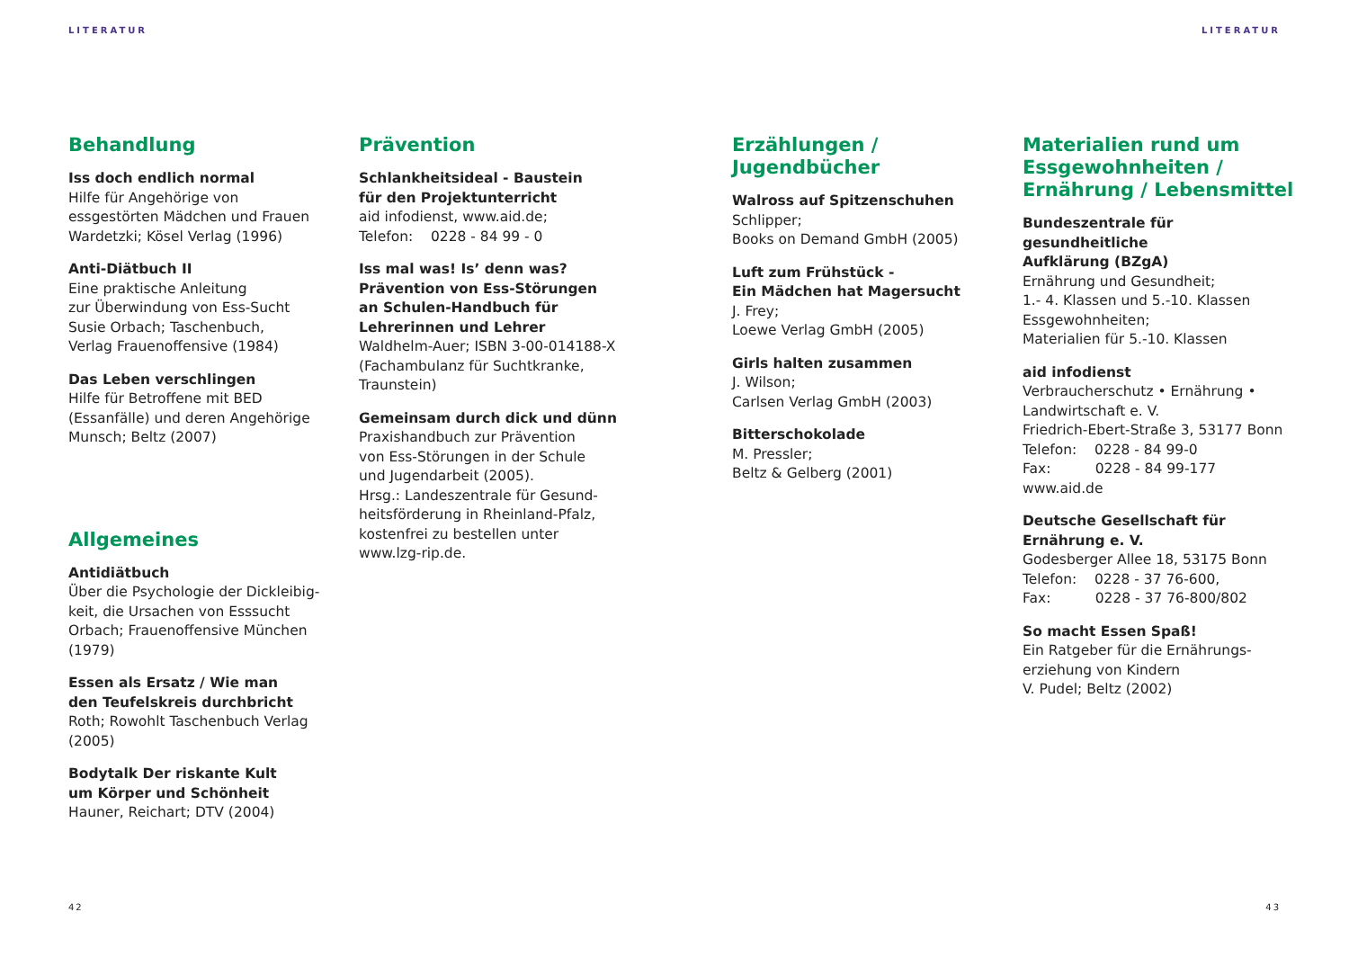LITERATUR LITERATUR
Behandlung
Iss doch endlich normal
Hilfe für Angehörige von
essgestörten Mädchen und Frauen
Wardetzki; Kösel Verlag (1996)
Anti-Diätbuch II
Eine praktische Anleitung
zur Überwindung von Ess-Sucht
Susie Orbach; Taschenbuch,
Verlag Frauenoffensive (1984)
Das Leben verschlingen
Hilfe für Betroffene mit BED
(Essanfälle) und deren Angehörige
Munsch; Beltz (2007)
Allgemeines
Antidiätbuch
Über die Psychologie der Dickleibig-
keit, die Ursachen von Esssucht
Orbach; Frauenoffensive München
(1979)
Essen als Ersatz / Wie man
den Teufelskreis durchbricht
Roth; Rowohlt Taschenbuch Verlag
(2005)
Bodytalk Der riskante Kult
um Körper und Schönheit
Hauner, Reichart; DTV (2004)
Prävention
Schlankheitsideal - Baustein
für den Projektunterricht
aid infodienst, www.aid.de;
Telefon: 0228 - 84 99 - 0
Iss mal was! Is’ denn was?
Prävention von Ess-Störungen
an Schulen-Handbuch für
Lehrerinnen und Lehrer
Waldhelm-Auer; ISBN 3-00-014188-X
(Fachambulanz für Suchtkranke,
Traunstein)
Gemeinsam durch dick und dünn
Praxishandbuch zur Prävention
von Ess-Störungen in der Schule
und Jugendarbeit (2005).
Hrsg.: Landeszentrale für Gesund-
heitsförderung in Rheinland-Pfalz,
kostenfrei zu bestellen unter
www.lzg-rip.de.
Erzählungen /
Jugendbücher
Walross auf Spitzenschuhen
Schlipper;
Books on Demand GmbH (2005)
Luft zum Frühstück -
Ein Mädchen hat Magersucht
J. Frey;
Loewe Verlag GmbH (2005)
Girls halten zusammen
J. Wilson;
Carlsen Verlag GmbH (2003)
Bitterschokolade
M. Pressler;
Beltz & Gelberg (2001)
Materialien rund um
Essgewohnheiten /
Ernährung / Lebensmittel
Bundeszentrale für gesundheitliche
Aufklärung (BZgA)
Ernährung und Gesundheit;
1.- 4. Klassen und 5.-10. Klassen
Essgewohnheiten;
Materialien für 5.-10. Klassen
aid infodienst
Verbraucherschutz • Ernährung •
Landwirtschaft e. V.
Friedrich-Ebert-Straße 3, 53177 Bonn
Telefon: 0228 - 84 99-0
Fax: 0228 - 84 99-177
www.aid.de
Deutsche Gesellschaft für
Ernährung e. V.
Godesberger Allee 18, 53175 Bonn
Telefon: 0228 - 37 76-600,
Fax: 0228 - 37 76-800/802
So macht Essen Spaß!
Ein Ratgeber für die Ernährungs-
erziehung von Kindern
V. Pudel; Beltz (2002)
42 43